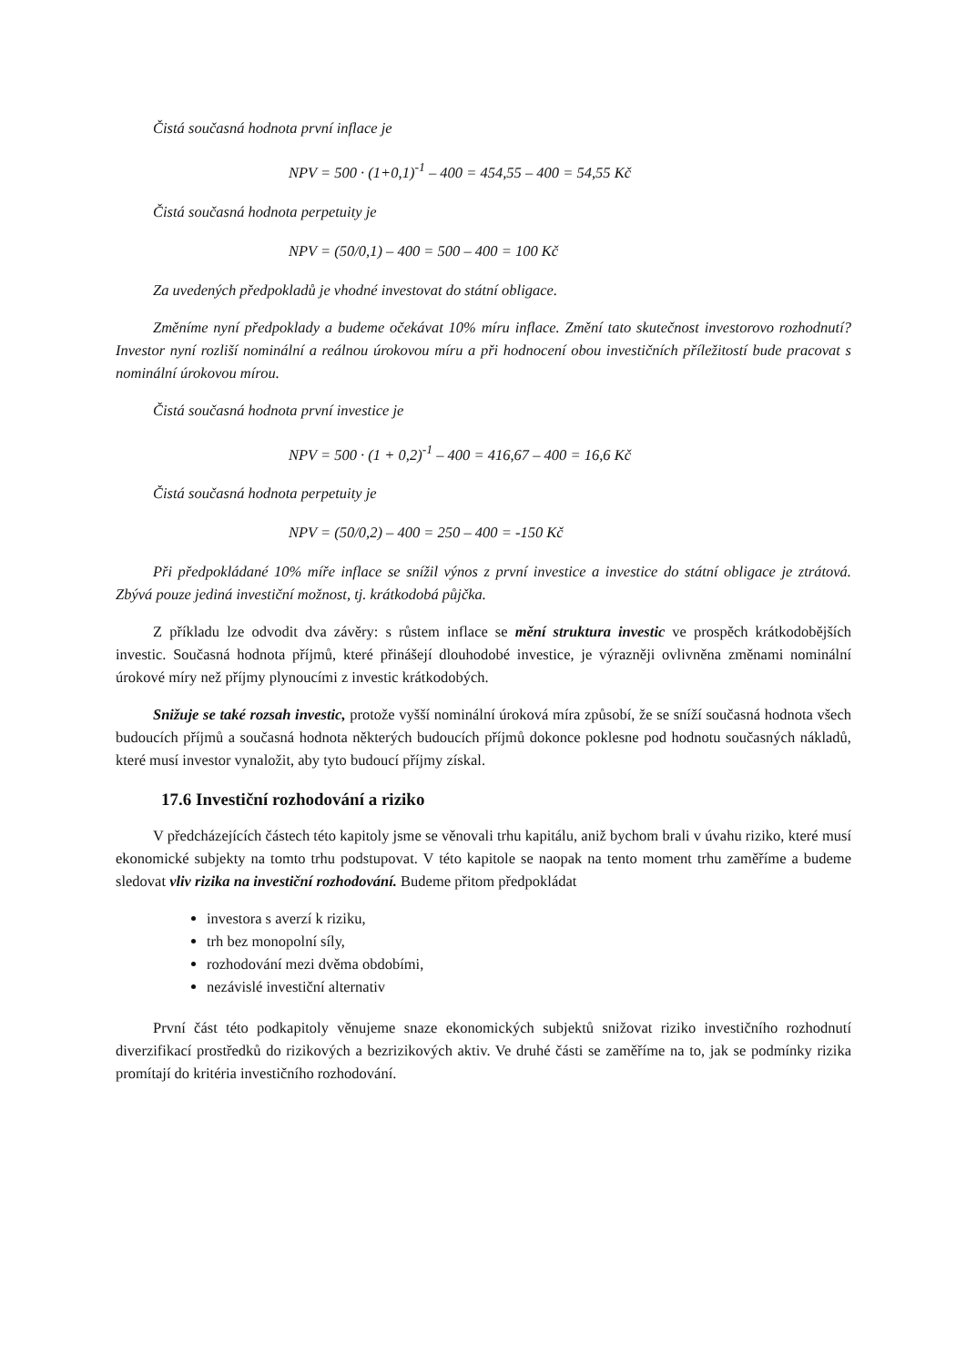Čistá současná hodnota první inflace je
NPV = 500 · (1+0,1)<sup>-1</sup> – 400 = 454,55 – 400 = 54,55 Kč
Čistá současná hodnota perpetuity je
NPV = (50/0,1) – 400 = 500 – 400 = 100 Kč
Za uvedených předpokladů je vhodné investovat do státní obligace.
Změníme nyní předpoklady a budeme očekávat 10% míru inflace. Změní tato skutečnost investorovo rozhodnutí? Investor nyní rozliší nominální a reálnou úrokovou míru a při hodnocení obou investičních příležitostí bude pracovat s nominální úrokovou mírou.
Čistá současná hodnota první investice je
NPV = 500 · (1 + 0,2)<sup>-1</sup> – 400 = 416,67 – 400 = 16,6 Kč
Čistá současná hodnota perpetuity je
NPV = (50/0,2) – 400 = 250 – 400 = -150 Kč
Při předpokládané 10% míře inflace se snížil výnos z první investice a investice do státní obligace je ztrátová. Zbývá pouze jediná investiční možnost, tj. krátkodobá půjčka.
Z příkladu lze odvodit dva závěry: s růstem inflace se mění struktura investic ve prospěch krátkodobějších investic. Současná hodnota příjmů, které přinášejí dlouhodobé investice, je výrazněji ovlivněna změnami nominální úrokové míry než příjmy plynoucími z investic krátkodobých.
Snižuje se také rozsah investic, protože vyšší nominální úroková míra způsobí, že se sníží současná hodnota všech budoucích příjmů a současná hodnota některých budoucích příjmů dokonce poklesne pod hodnotu současných nákladů, které musí investor vynaložit, aby tyto budoucí příjmy získal.
17.6 Investiční rozhodování a riziko
V předcházejících částech této kapitoly jsme se věnovali trhu kapitálu, aniž bychom brali v úvahu riziko, které musí ekonomické subjekty na tomto trhu podstupovat. V této kapitole se naopak na tento moment trhu zaměříme a budeme sledovat vliv rizika na investiční rozhodování. Budeme přitom předpokládat
investora s averzí k riziku,
trh bez monopolní síly,
rozhodování mezi dvěma obdobími,
nezávislé investiční alternativ
První část této podkapitoly věnujeme snaze ekonomických subjektů snižovat riziko investičního rozhodnutí diverzifikací prostředků do rizikových a bezrizikových aktiv. Ve druhé části se zaměříme na to, jak se podmínky rizika promítají do kritéria investičního rozhodování.